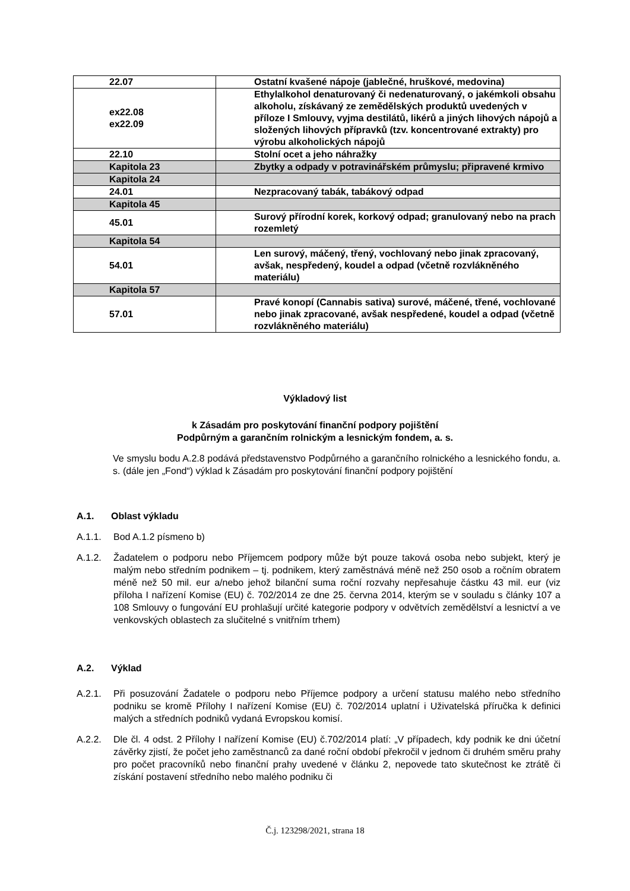| 22.07 | Ostatní kvašené nápoje (jablečné, hruškové, medovina) |
| ex22.08 ex22.09 | Ethylalkohol denaturovaný či nedenaturovaný, o jakémkoli obsahu alkoholu, získávaný ze zemědělských produktů uvedených v příloze I Smlouvy, vyjma destilátů, likérů a jiných lihových nápojů a složených lihových přípravků (tzv. koncentrované extrakty) pro výrobu alkoholických nápojů |
| 22.10 | Stolní ocet a jeho náhražky |
| Kapitola 23 | Zbytky a odpady v potravinářském průmyslu; připravené krmivo |
| Kapitola 24 | |
| 24.01 | Nezpracovaný tabák, tabákový odpad |
| Kapitola 45 | |
| 45.01 | Surový přírodní korek, korkový odpad; granulovaný nebo na prach rozemletý |
| Kapitola 54 | |
| 54.01 | Len surový, máčený, třený, vochlovaný nebo jinak zpracovaný, avšak, nespředený, koudel a odpad (včetně rozvlákněného materiálu) |
| Kapitola 57 | |
| 57.01 | Pravé konopí (Cannabis sativa) surové, máčené, třené, vochlované nebo jinak zpracované, avšak nespředené, koudel a odpad (včetně rozvlákněného materiálu) |
Výkladový list
k Zásadám pro poskytování finanční podpory pojištění
Podpůrným a garančním rolnickým a lesnickým fondem, a. s.
Ve smyslu bodu A.2.8 podává představenstvo Podpůrného a garančního rolnického a lesnického fondu, a. s. (dále jen „Fond“) výklad k Zásadám pro poskytování finanční podpory pojištění
A.1. Oblast výkladu
A.1.1. Bod A.1.2 písmeno b)
A.1.2. Žadatelem o podporu nebo Příjemcem podpory může být pouze taková osoba nebo subjekt, který je malým nebo středním podnikem – tj. podnikem, který zaměstnává méně než 250 osob a ročním obratem méně než 50 mil. eur a/nebo jehož bilanční suma roční rozvahy nepřesahuje částku 43 mil. eur (viz příloha I nařízení Komise (EU) č. 702/2014 ze dne 25. června 2014, kterým se v souladu s články 107 a 108 Smlouvy o fungování EU prohlašují určité kategorie podpory v odvětvích zemědělství a lesnictví a ve venkovských oblastech za slučitelné s vnitřním trhem)
A.2. Výklad
A.2.1. Při posuzování Žadatele o podporu nebo Příjemce podpory a určení statusu malého nebo středního podniku se kromě Přílohy I nařízení Komise (EU) č. 702/2014 uplatní i Uživatelská příručka k definici malých a středních podniků vydaná Evropskou komisí.
A.2.2. Dle čl. 4 odst. 2 Přílohy I nařízení Komise (EU) č.702/2014 platí: „V případech, kdy podnik ke dni účetní závěrky zjistí, že počet jeho zaměstnanců za dané roční období překročil v jednom či druhém směru prahy pro počet pracovníků nebo finanční prahy uvedené v článku 2, nepovede tato skutečnost ke ztrátě či získání postavení středního nebo malého podniku či
Č.j. 123298/2021, strana 18